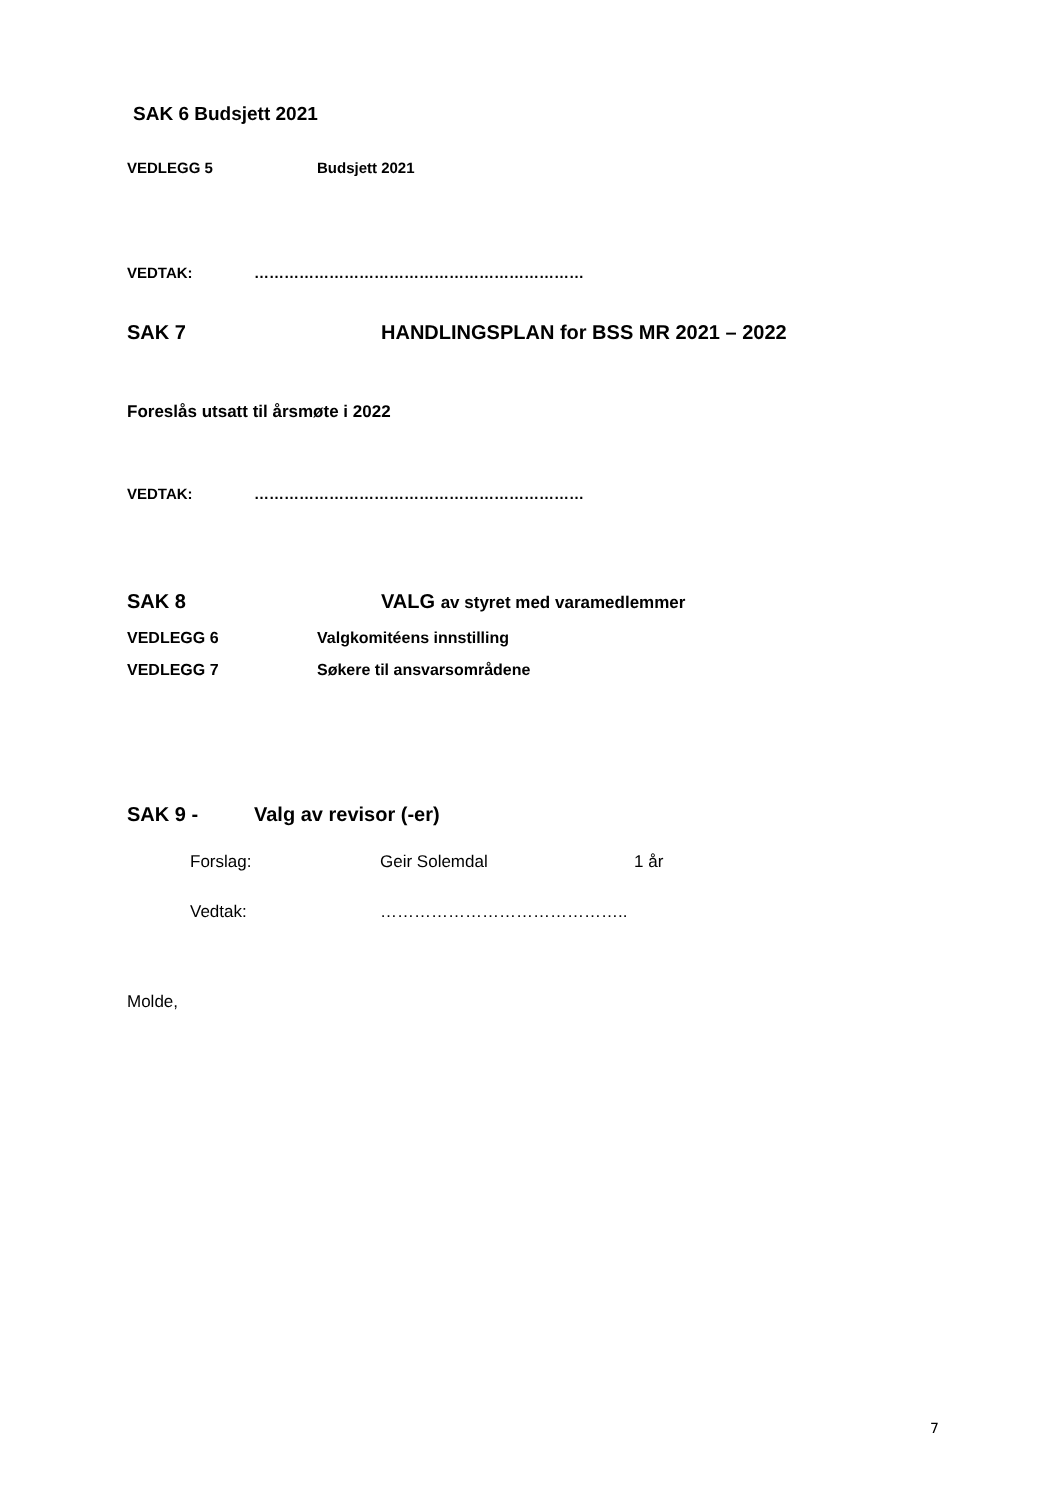SAK 6 Budsjett 2021
VEDLEGG 5 Budsjett 2021
VEDTAK: …………………………………………………………
SAK 7 HANDLINGSPLAN for BSS MR 2021 – 2022
Foreslås utsatt til årsmøte i 2022
VEDTAK: …………………………………………………………
SAK 8 VALG av styret med varamedlemmer
VEDLEGG 6 Valgkomitéens innstilling
VEDLEGG 7 Søkere til ansvarsområdene
SAK 9 - Valg av revisor (-er)
Forslag: Geir Solemdal 1 år
Vedtak: ……………………………………..
Molde,
7